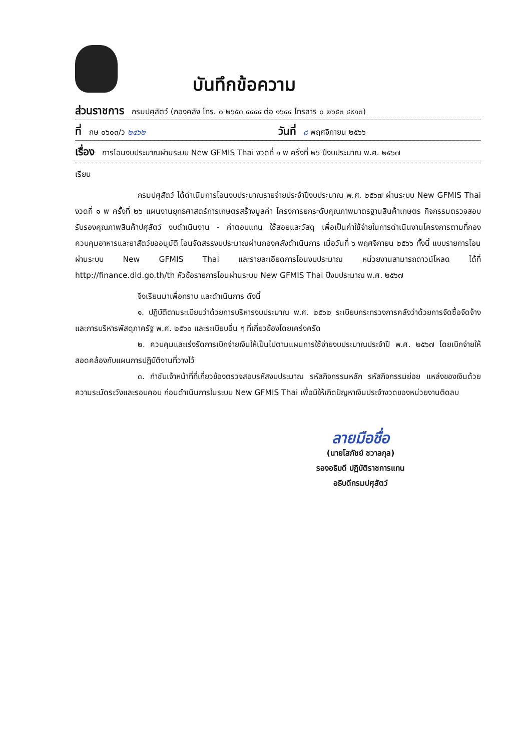บันทึกข้อความ
ส่วนราชการ กรมปศุสัตว์ (กองคลัง โทร. ๐ ๒๖๕๓ ๔๔๔๔ ต่อ ๑๖๔๔ โทรสาร ๐ ๒๖๕๓ ๔๙๑๓)
ที่ กษ ๐๖๐๓/ว ๒๔๖๒ วันที่ ๘ พฤศจิกายน ๒๕๖๖
เรื่อง การโอนงบประมาณผ่านระบบ New GFMIS Thai งวดที่ ๑ พ ครั้งที่ ๒๖ ปีงบประมาณ พ.ศ. ๒๕๖๗
เรียน
กรมปศุสัตว์ ได้ดำเนินการโอนงบประมาณรายจ่ายประจำปีงบประมาณ พ.ศ. ๒๕๖๗ ผ่านระบบ New GFMIS Thai งวดที่ ๑ พ ครั้งที่ ๒๖ แผนงานยุทธศาสตร์การเกษตรสร้างมูลค่า โครงการยกระดับคุณภาพมาตรฐานสินค้าเกษตร กิจกรรมตรวจสอบรับรองคุณภาพสินค้าปศุสัตว์ งบดำเนินงาน - ค่าตอบแทน ใช้สอยและวัสดุ เพื่อเป็นค่าใช้จ่ายในการดำเนินงานโครงการตามที่กองควบคุมอาหารและยาสัตว์ขออนุมัติ โอนจัดสรรงบประมาณผ่านกองคลังดำเนินการ เมื่อวันที่ ๖ พฤศจิกายน ๒๕๖๖ ทั้งนี้ แบบรายการโอนผ่านระบบ New GFMIS Thai และรายละเอียดการโอนงบประมาณ หน่วยงานสามารถดาวน์โหลด ได้ที่ http://finance.dld.go.th/th หัวข้อรายการโอนผ่านระบบ New GFMIS Thai ปีงบประมาณ พ.ศ. ๒๕๖๗
จึงเรียนมาเพื่อทราบ และดำเนินการ ดังนี้
๑. ปฏิบัติตามระเบียบว่าด้วยการบริหารงบประมาณ พ.ศ. ๒๕๖๒ ระเบียบกระทรวงการคลังว่าด้วยการจัดซื้อจัดจ้างและการบริหารพัสดุภาครัฐ พ.ศ. ๒๕๖๐ และระเบียบอื่น ๆ ที่เกี่ยวข้องโดยเคร่งครัด
๒. ควบคุมและเร่งรัดการเบิกจ่ายเงินให้เป็นไปตามแผนการใช้จ่ายงบประมาณประจำปี พ.ศ. ๒๕๖๗ โดยเบิกจ่ายให้สอดคล้องกับแผนการปฏิบัติงานที่วางไว้
๓. กำชับเจ้าหน้าที่ที่เกี่ยวข้องตรวจสอบรหัสงบประมาณ รหัสกิจกรรมหลัก รหัสกิจกรรมย่อย แหล่งของเงินด้วยความระมัดระวังและรอบคอบ ก่อนดำเนินการในระบบ New GFMIS Thai เพื่อมิให้เกิดปัญหาเงินประจำงวดของหน่วยงานติดลบ
ลายมือชื่อ
(นายโสภัชย์ ชวาลกุล)
รองอธิบดี ปฏิบัติราชการแทน
อธิบดีกรมปศุสัตว์